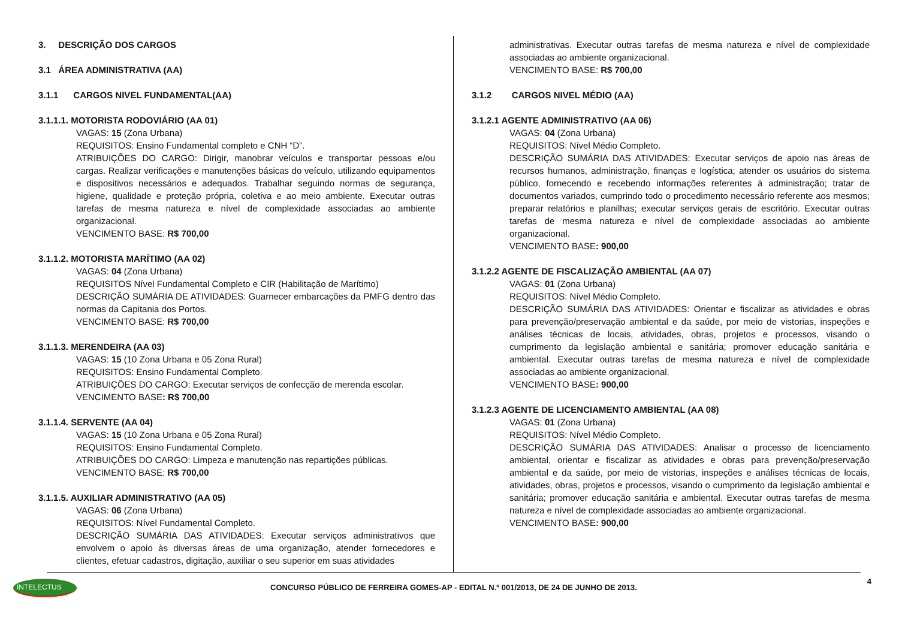3. DESCRIÇÃO DOS CARGOS
3.1 ÁREA ADMINISTRATIVA (AA)
3.1.1 CARGOS NIVEL FUNDAMENTAL(AA)
3.1.1.1. MOTORISTA RODOVIÁRIO (AA 01)
VAGAS: 15 (Zona Urbana)
REQUISITOS: Ensino Fundamental completo e CNH “D”.
ATRIBUIÇÕES DO CARGO: Dirigir, manobrar veículos e transportar pessoas e/ou cargas. Realizar verificações e manutenções básicas do veículo, utilizando equipamentos e dispositivos necessários e adequados. Trabalhar seguindo normas de segurança, higiene, qualidade e proteção própria, coletiva e ao meio ambiente. Executar outras tarefas de mesma natureza e nível de complexidade associadas ao ambiente organizacional.
VENCIMENTO BASE: R$ 700,00
3.1.1.2. MOTORISTA MARÍTIMO (AA 02)
VAGAS: 04 (Zona Urbana)
REQUISITOS Nível Fundamental Completo e CIR (Habilitação de Marítimo)
DESCRIÇÃO SUMÁRIA DE ATIVIDADES: Guarnecer embarcações da PMFG dentro das normas da Capitania dos Portos.
VENCIMENTO BASE: R$ 700,00
3.1.1.3. MERENDEIRA (AA 03)
VAGAS: 15 (10 Zona Urbana e 05 Zona Rural)
REQUISITOS: Ensino Fundamental Completo.
ATRIBUIÇÕES DO CARGO: Executar serviços de confecção de merenda escolar.
VENCIMENTO BASE: R$ 700,00
3.1.1.4. SERVENTE (AA 04)
VAGAS: 15 (10 Zona Urbana e 05 Zona Rural)
REQUISITOS: Ensino Fundamental Completo.
ATRIBUIÇÕES DO CARGO: Limpeza e manutenção nas repartições públicas.
VENCIMENTO BASE: R$ 700,00
3.1.1.5. AUXILIAR ADMINISTRATIVO (AA 05)
VAGAS: 06 (Zona Urbana)
REQUISITOS: Nível Fundamental Completo.
DESCRIÇÃO SUMÁRIA DAS ATIVIDADES: Executar serviços administrativos que envolvem o apoio às diversas áreas de uma organização, atender fornecedores e clientes, efetuar cadastros, digitação, auxiliar o seu superior em suas atividades
administrativas. Executar outras tarefas de mesma natureza e nível de complexidade associadas ao ambiente organizacional.
VENCIMENTO BASE: R$ 700,00
3.1.2 CARGOS NIVEL MÉDIO (AA)
3.1.2.1 AGENTE ADMINISTRATIVO (AA 06)
VAGAS: 04 (Zona Urbana)
REQUISITOS: Nível Médio Completo.
DESCRIÇÃO SUMÁRIA DAS ATIVIDADES: Executar serviços de apoio nas áreas de recursos humanos, administração, finanças e logística; atender os usuários do sistema público, fornecendo e recebendo informações referentes à administração; tratar de documentos variados, cumprindo todo o procedimento necessário referente aos mesmos; preparar relatórios e planilhas; executar serviços gerais de escritório. Executar outras tarefas de mesma natureza e nível de complexidade associadas ao ambiente organizacional.
VENCIMENTO BASE: 900,00
3.1.2.2 AGENTE DE FISCALIZAÇÃO AMBIENTAL (AA 07)
VAGAS: 01 (Zona Urbana)
REQUISITOS: Nível Médio Completo.
DESCRIÇÃO SUMÁRIA DAS ATIVIDADES: Orientar e fiscalizar as atividades e obras para prevenção/preservação ambiental e da saúde, por meio de vistorias, inspeções e análises técnicas de locais, atividades, obras, projetos e processos, visando o cumprimento da legislação ambiental e sanitária; promover educação sanitária e ambiental. Executar outras tarefas de mesma natureza e nível de complexidade associadas ao ambiente organizacional.
VENCIMENTO BASE: 900,00
3.1.2.3 AGENTE DE LICENCIAMENTO AMBIENTAL (AA 08)
VAGAS: 01 (Zona Urbana)
REQUISITOS: Nível Médio Completo.
DESCRIÇÃO SUMÁRIA DAS ATIVIDADES: Analisar o processo de licenciamento ambiental, orientar e fiscalizar as atividades e obras para prevenção/preservação ambiental e da saúde, por meio de vistorias, inspeções e análises técnicas de locais, atividades, obras, projetos e processos, visando o cumprimento da legislação ambiental e sanitária; promover educação sanitária e ambiental. Executar outras tarefas de mesma natureza e nível de complexidade associadas ao ambiente organizacional.
VENCIMENTO BASE: 900,00
INTELECTUS 4
CONCURSO PÚBLICO DE FERREIRA GOMES-AP - EDITAL N.º 001/2013, DE 24 DE JUNHO DE 2013.